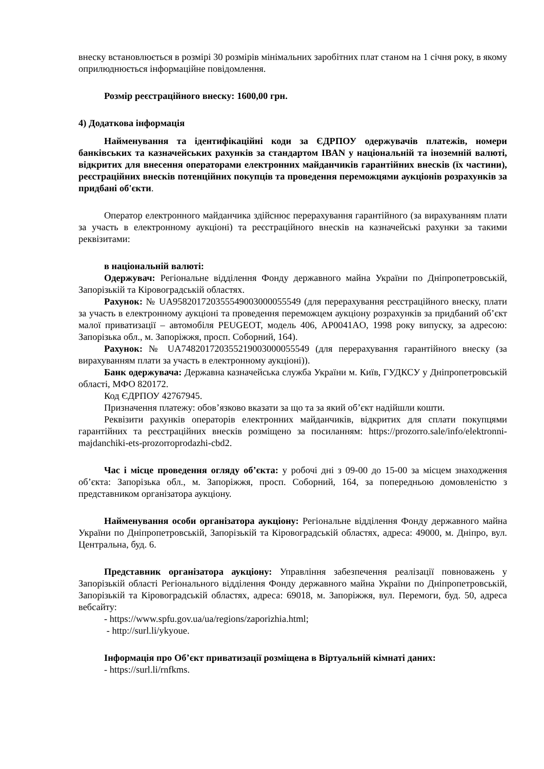внеску встановлюється в розмірі 30 розмірів мінімальних заробітних плат станом на 1 січня року, в якому оприлюднюється інформаційне повідомлення.
Розмір реєстраційного внеску: 1600,00 грн.
4) Додаткова інформація
Найменування та ідентифікаційні коди за ЄДРПОУ одержувачів платежів, номери банківських та казначейських рахунків за стандартом IBAN у національній та іноземній валюті, відкритих для внесення операторами електронних майданчиків гарантійних внесків (їх частини), реєстраційних внесків потенційних покупців та проведення переможцями аукціонів розрахунків за придбані об'єкти.
Оператор електронного майданчика здійснює перерахування гарантійного (за вирахуванням плати за участь в електронному аукціоні) та реєстраційного внесків на казначейські рахунки за такими реквізитами:
в національній валюті:
Одержувач: Регіональне відділення Фонду державного майна України по Дніпропетровській, Запорізькій та Кіровоградській областях.
Рахунок: № UA958201720355549003000055549 (для перерахування реєстраційного внеску, плати за участь в електронному аукціоні та проведення переможцем аукціону розрахунків за придбаний об’єкт малої приватизації – автомобіля PEUGEOT, модель 406, AP0041AO, 1998 року випуску, за адресою: Запорізька обл., м. Запоріжжя, просп. Соборний, 164).
Рахунок: № UA748201720355219003000055549 (для перерахування гарантійного внеску (за вирахуванням плати за участь в електронному аукціоні)).
Банк одержувача: Державна казначейська служба України м. Київ, ГУДКСУ у Дніпропетровській області, МФО 820172.
Код ЄДРПОУ 42767945.
Призначення платежу: обов’язково вказати за що та за який об’єкт надійшли кошти.
Реквізити рахунків операторів електронних майданчиків, відкритих для сплати покупцями гарантійних та реєстраційних внесків розміщено за посиланням: https://prozorro.sale/info/elektronni-majdanchiki-ets-prozorroprodazhi-cbd2.
Час і місце проведення огляду об’єкта: у робочі дні з 09-00 до 15-00 за місцем знаходження об’єкта: Запорізька обл., м. Запоріжжя, просп. Соборний, 164, за попередньою домовленістю з представником організатора аукціону.
Найменування особи організатора аукціону: Регіональне відділення Фонду державного майна України по Дніпропетровській, Запорізькій та Кіровоградській областях, адреса: 49000, м. Дніпро, вул. Центральна, буд. 6.
Представник організатора аукціону: Управління забезпечення реалізації повноважень у Запорізькій області Регіонального відділення Фонду державного майна України по Дніпропетровській, Запорізькій та Кіровоградській областях, адреса: 69018, м. Запоріжжя, вул. Перемоги, буд. 50, адреса вебсайту:
- https://www.spfu.gov.ua/ua/regions/zaporizhia.html;
- http://surl.li/ykyoue.
Інформація про Об’єкт приватизації розміщена в Віртуальній кімнаті даних:
- https://surl.li/rnfkms.